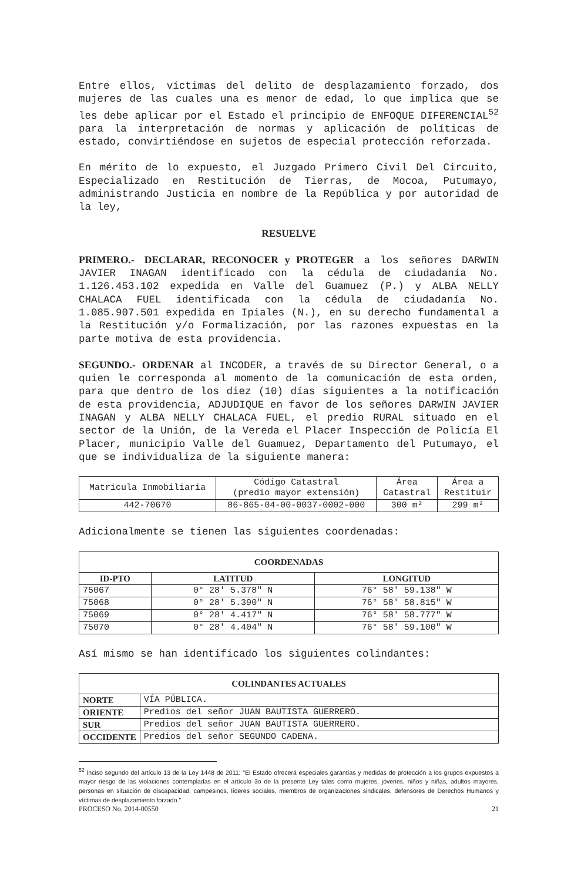Entre ellos, víctimas del delito de desplazamiento forzado, dos mujeres de las cuales una es menor de edad, lo que implica que se les debe aplicar por el Estado el principio de ENFOQUE DIFERENCIAL<sup>52</sup> para la interpretación de normas y aplicación de políticas de estado, convirtiéndose en sujetos de especial protección reforzada.
En mérito de lo expuesto, el Juzgado Primero Civil Del Circuito, Especializado en Restitución de Tierras, de Mocoa, Putumayo, administrando Justicia en nombre de la República y por autoridad de la ley,
RESUELVE
PRIMERO.- DECLARAR, RECONOCER y PROTEGER a los señores DARWIN JAVIER INAGAN identificado con la cédula de ciudadanía No. 1.126.453.102 expedida en Valle del Guamuez (P.) y ALBA NELLY CHALACA FUEL identificada con la cédula de ciudadanía No. 1.085.907.501 expedida en Ipiales (N.), en su derecho fundamental a la Restitución y/o Formalización, por las razones expuestas en la parte motiva de esta providencia.
SEGUNDO.- ORDENAR al INCODER, a través de su Director General, o a quien le corresponda al momento de la comunicación de esta orden, para que dentro de los diez (10) días siguientes a la notificación de esta providencia, ADJUDIQUE en favor de los señores DARWIN JAVIER INAGAN y ALBA NELLY CHALACA FUEL, el predio RURAL situado en el sector de la Unión, de la Vereda el Placer Inspección de Policía El Placer, municipio Valle del Guamuez, Departamento del Putumayo, el que se individualiza de la siguiente manera:
| Matricula Inmobiliaria | Código Catastral (predio mayor extensión) | Área Catastral | Área a Restituir |
| 442-70670 | 86-865-04-00-0037-0002-000 | 300 m² | 299 m² |
Adicionalmente se tienen las siguientes coordenadas:
| COORDENADAS | | |
| --- | --- | --- |
| ID-PTO | LATITUD | LONGITUD |
| 75067 | 0° 28′ 5.378″ N | 76° 58′ 59.138″ W |
| 75068 | 0° 28′ 5.390″ N | 76° 58′ 58.815″ W |
| 75069 | 0° 28′ 4.417″ N | 76° 58′ 58.777″ W |
| 75070 | 0° 28′ 4.404″ N | 76° 58′ 59.100″ W |
Así mismo se han identificado los siguientes colindantes:
| COLINDANTES ACTUALES | |
| --- | --- |
| NORTE | VÍA PÚBLICA. |
| ORIENTE | Predios del señor JUAN BAUTISTA GUERRERO. |
| SUR | Predios del señor JUAN BAUTISTA GUERRERO. |
| OCCIDENTE | Predios del señor SEGUNDO CADENA. |
<sup>52</sup> Inciso segundo del artículo 13 de la Ley 1448 de 2011: "El Estado ofrecerá especiales garantías y medidas de protección a los grupos expuestos a mayor riesgo de las violaciones contempladas en el artículo 3o de la presente Ley tales como mujeres, jóvenes, niños y niñas, adultos mayores, personas en situación de discapacidad, campesinos, líderes sociales, miembros de organizaciones sindicales, defensores de Derechos Humanos y víctimas de desplazamiento forzado."
PROCESO No. 2014-00550 21